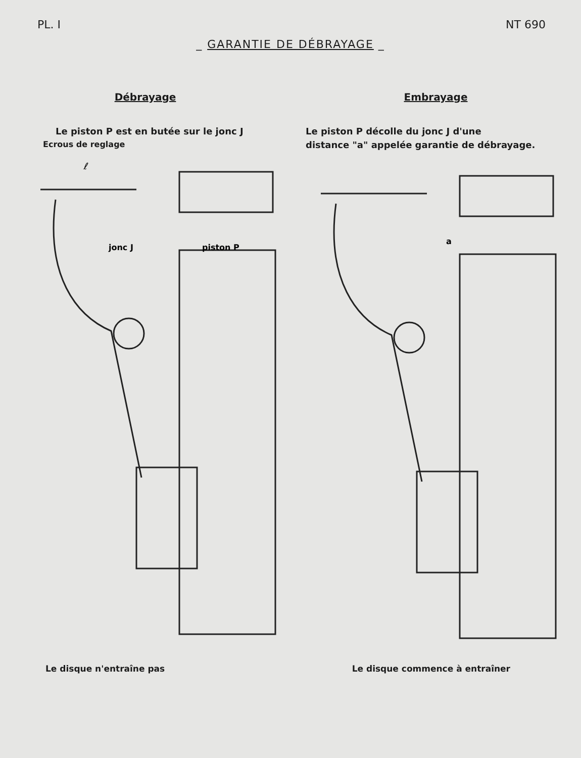PL. I NT 690
_ GARANTIE DE DÉBRAYAGE _
Débrayage
Le piston P est en butée sur le jonc J
Ecrous de reglage
jonc J
piston P
ℓ
Embrayage
Le piston P décolle du jonc J d'une
distance "a" appelée garantie de débrayage.
a
Le disque n'entraîne pas Le disque commence à entraîner